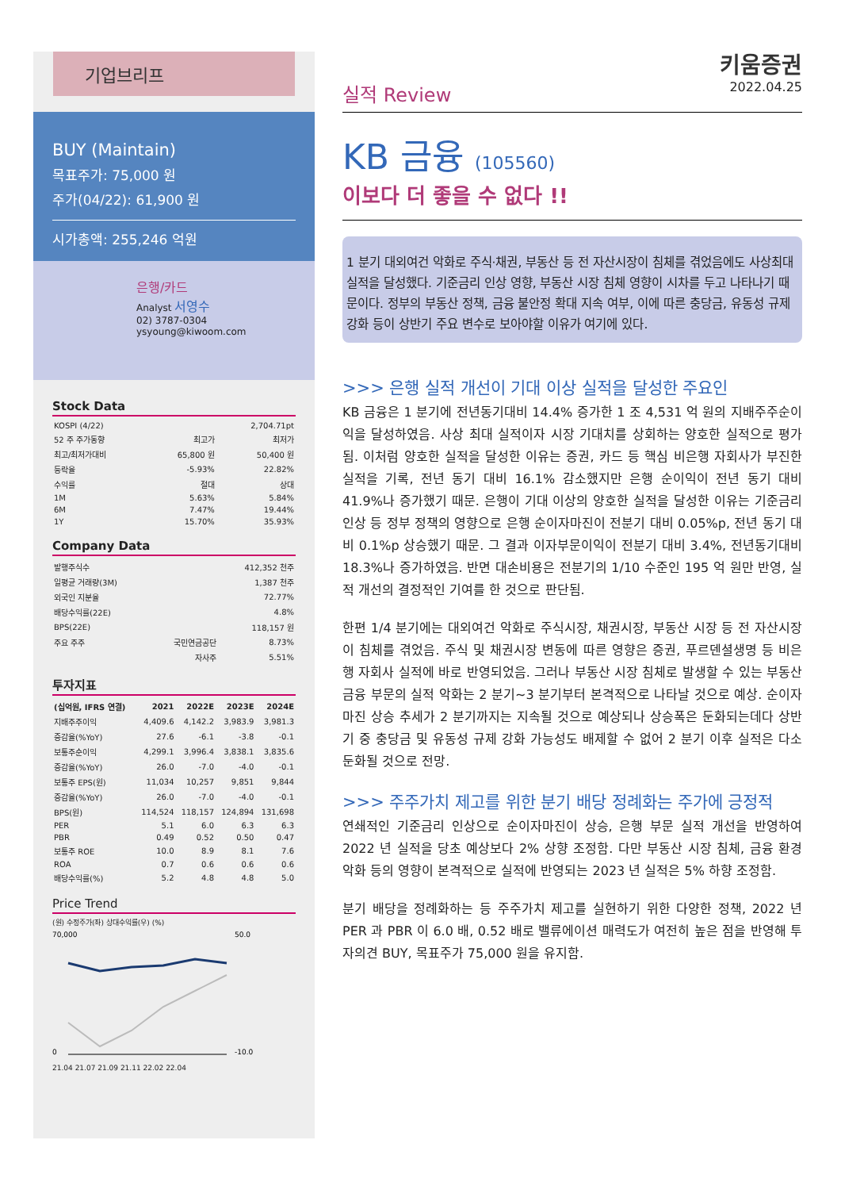기업브리프
BUY (Maintain)
목표주가: 75,000 원
주가(04/22): 61,900 원
시가총액: 255,246 억원
은행/카드
Analyst 서영수
02) 3787-0304
ysyoung@kiwoom.com
Stock Data
| KOSPI (4/22) | | 2,704.71pt |
| 52 주 주가동향 | 최고가 | 최저가 |
| 최고/최저가대비 | 65,800 원 | 50,400 원 |
| 등락율 | -5.93% | 22.82% |
| 수익률 | 절대 | 상대 |
| 1M | 5.63% | 5.84% |
| 6M | 7.47% | 19.44% |
| 1Y | 15.70% | 35.93% |
Company Data
| 발행주식수 | | 412,352 천주 |
| 일평균 거래량(3M) | | 1,387 천주 |
| 외국인 지분율 | | 72.77% |
| 배당수익률(22E) | | 4.8% |
| BPS(22E) | | 118,157 원 |
| 주요 주주 | 국민연금공단 | 8.73% |
| | 자사주 | 5.51% |
투자지표
| (십억원, IFRS 연결) | 2021 | 2022E | 2023E | 2024E |
| --- | --- | --- | --- | --- |
| 지배주주이익 | 4,409.6 | 4,142.2 | 3,983.9 | 3,981.3 |
| 증감율(%YoY) | 27.6 | -6.1 | -3.8 | -0.1 |
| 보통주순이익 | 4,299.1 | 3,996.4 | 3,838.1 | 3,835.6 |
| 증감율(%YoY) | 26.0 | -7.0 | -4.0 | -0.1 |
| 보통주 EPS(원) | 11,034 | 10,257 | 9,851 | 9,844 |
| 증감율(%YoY) | 26.0 | -7.0 | -4.0 | -0.1 |
| BPS(원) | 114,524 | 118,157 | 124,894 | 131,698 |
| PER | 5.1 | 6.0 | 6.3 | 6.3 |
| PBR | 0.49 | 0.52 | 0.50 | 0.47 |
| 보통주 ROE | 10.0 | 8.9 | 8.1 | 7.6 |
| ROA | 0.7 | 0.6 | 0.6 | 0.6 |
| 배당수익률(%) | 5.2 | 4.8 | 4.8 | 5.0 |
Price Trend
(원) 수정주가(좌) 상대수익률(우) (%)
70,000
0
50.0
-10.0
21.04 21.07 21.09 21.11 22.02 22.04
실적 Review 키움증권
2022.04.25
KB 금융 (105560)
이보다 더 좋을 수 없다 !!
1 분기 대외여건 악화로 주식·채권, 부동산 등 전 자산시장이 침체를 겪었음에도 사상최대 실적을 달성했다. 기준금리 인상 영향, 부동산 시장 침체 영향이 시차를 두고 나타나기 때문이다. 정부의 부동산 정책, 금융 불안정 확대 지속 여부, 이에 따른 충당금, 유동성 규제 강화 등이 상반기 주요 변수로 보아야할 이유가 여기에 있다.
>>> 은행 실적 개선이 기대 이상 실적을 달성한 주요인
KB 금융은 1 분기에 전년동기대비 14.4% 증가한 1 조 4,531 억 원의 지배주주순이익을 달성하였음. 사상 최대 실적이자 시장 기대치를 상회하는 양호한 실적으로 평가됨. 이처럼 양호한 실적을 달성한 이유는 증권, 카드 등 핵심 비은행 자회사가 부진한 실적을 기록, 전년 동기 대비 16.1% 감소했지만 은행 순이익이 전년 동기 대비 41.9%나 증가했기 때문. 은행이 기대 이상의 양호한 실적을 달성한 이유는 기준금리 인상 등 정부 정책의 영향으로 은행 순이자마진이 전분기 대비 0.05%p, 전년 동기 대비 0.1%p 상승했기 때문. 그 결과 이자부문이익이 전분기 대비 3.4%, 전년동기대비 18.3%나 증가하였음. 반면 대손비용은 전분기의 1/10 수준인 195 억 원만 반영, 실적 개선의 결정적인 기여를 한 것으로 판단됨.
한편 1/4 분기에는 대외여건 악화로 주식시장, 채권시장, 부동산 시장 등 전 자산시장이 침체를 겪었음. 주식 및 채권시장 변동에 따른 영향은 증권, 푸르덴셜생명 등 비은행 자회사 실적에 바로 반영되었음. 그러나 부동산 시장 침체로 발생할 수 있는 부동산 금융 부문의 실적 악화는 2 분기~3 분기부터 본격적으로 나타날 것으로 예상. 순이자마진 상승 추세가 2 분기까지는 지속될 것으로 예상되나 상승폭은 둔화되는데다 상반기 중 충당금 및 유동성 규제 강화 가능성도 배제할 수 없어 2 분기 이후 실적은 다소 둔화될 것으로 전망.
>>> 주주가치 제고를 위한 분기 배당 정례화는 주가에 긍정적
연쇄적인 기준금리 인상으로 순이자마진이 상승, 은행 부문 실적 개선을 반영하여 2022 년 실적을 당초 예상보다 2% 상향 조정함. 다만 부동산 시장 침체, 금융 환경 악화 등의 영향이 본격적으로 실적에 반영되는 2023 년 실적은 5% 하향 조정함.
분기 배당을 정례화하는 등 주주가치 제고를 실현하기 위한 다양한 정책, 2022 년 PER 과 PBR 이 6.0 배, 0.52 배로 밸류에이션 매력도가 여전히 높은 점을 반영해 투자의견 BUY, 목표주가 75,000 원을 유지함.